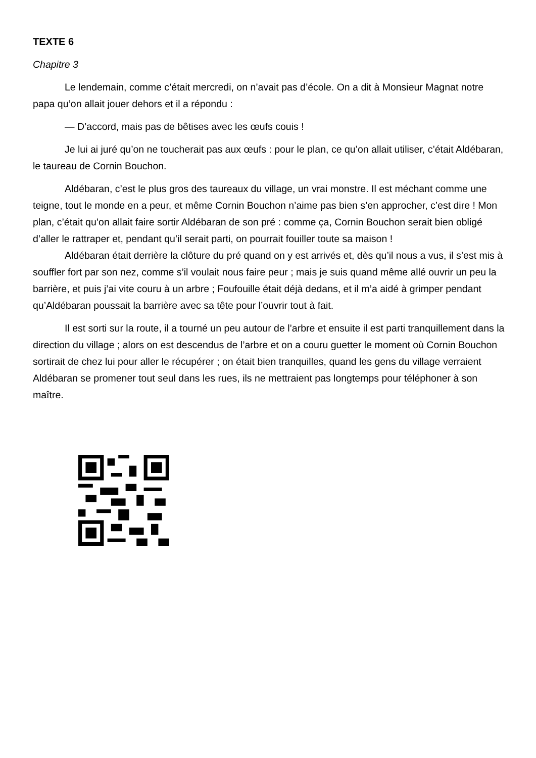TEXTE 6
Chapitre 3
Le lendemain, comme c’était mercredi, on n’avait pas d’école. On a dit à Monsieur Magnat notre papa qu’on allait jouer dehors et il a répondu :
— D’accord, mais pas de bêtises avec les œufs couis !
Je lui ai juré qu’on ne toucherait pas aux œufs : pour le plan, ce qu’on allait utiliser, c’était Aldébaran, le taureau de Cornin Bouchon.
Aldébaran, c’est le plus gros des taureaux du village, un vrai monstre. Il est méchant comme une teigne, tout le monde en a peur, et même Cornin Bouchon n’aime pas bien s’en approcher, c’est dire ! Mon plan, c’était qu’on allait faire sortir Aldébaran de son pré : comme ça, Cornin Bouchon serait bien obligé d’aller le rattraper et, pendant qu’il serait parti, on pourrait fouiller toute sa maison !
Aldébaran était derrière la clôture du pré quand on y est arrivés et, dès qu’il nous a vus, il s’est mis à souffler fort par son nez, comme s’il voulait nous faire peur ; mais je suis quand même allé ouvrir un peu la barrière, et puis j’ai vite couru à un arbre ; Foufouille était déjà dedans, et il m’a aidé à grimper pendant qu’Aldébaran poussait la barrière avec sa tête pour l’ouvrir tout à fait.
Il est sorti sur la route, il a tourné un peu autour de l’arbre et ensuite il est parti tranquillement dans la direction du village ; alors on est descendus de l’arbre et on a couru guetter le moment où Cornin Bouchon sortirait de chez lui pour aller le récupérer ; on était bien tranquilles, quand les gens du village verraient Aldébaran se promener tout seul dans les rues, ils ne mettraient pas longtemps pour téléphoner à son maître.